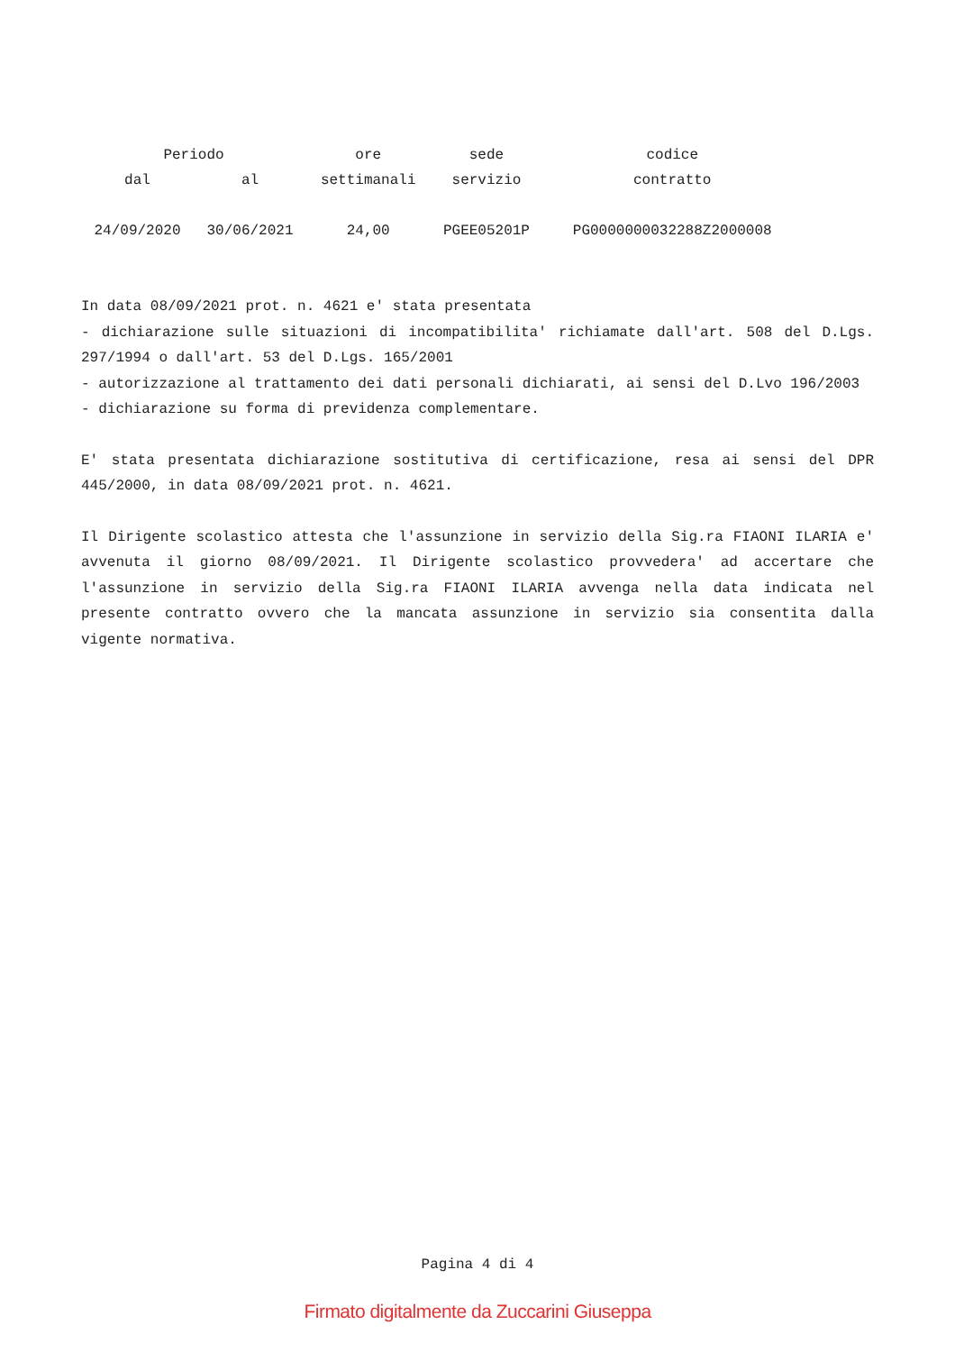| Periodo | | ore | sede | codice |
| --- | --- | --- | --- | --- |
| dal | al | settimanali | servizio | contratto |
| 24/09/2020 | 30/06/2021 | 24,00 | PGEE05201P | PG0000000032288Z2000008 |
In data 08/09/2021 prot. n. 4621 e' stata presentata
- dichiarazione sulle situazioni di incompatibilita' richiamate dall'art. 508 del D.Lgs. 297/1994 o dall'art. 53 del D.Lgs. 165/2001
- autorizzazione al trattamento dei dati personali dichiarati, ai sensi del D.Lvo 196/2003
- dichiarazione su forma di previdenza complementare.
E' stata presentata dichiarazione sostitutiva di certificazione, resa ai sensi del DPR 445/2000, in data 08/09/2021 prot. n. 4621.
Il Dirigente scolastico attesta che l'assunzione in servizio della Sig.ra FIAONI ILARIA e' avvenuta il giorno 08/09/2021. Il Dirigente scolastico provvedera' ad accertare che l'assunzione in servizio della Sig.ra FIAONI ILARIA avvenga nella data indicata nel presente contratto ovvero che la mancata assunzione in servizio sia consentita dalla vigente normativa.
Pagina 4 di 4
Firmato digitalmente da Zuccarini Giuseppa